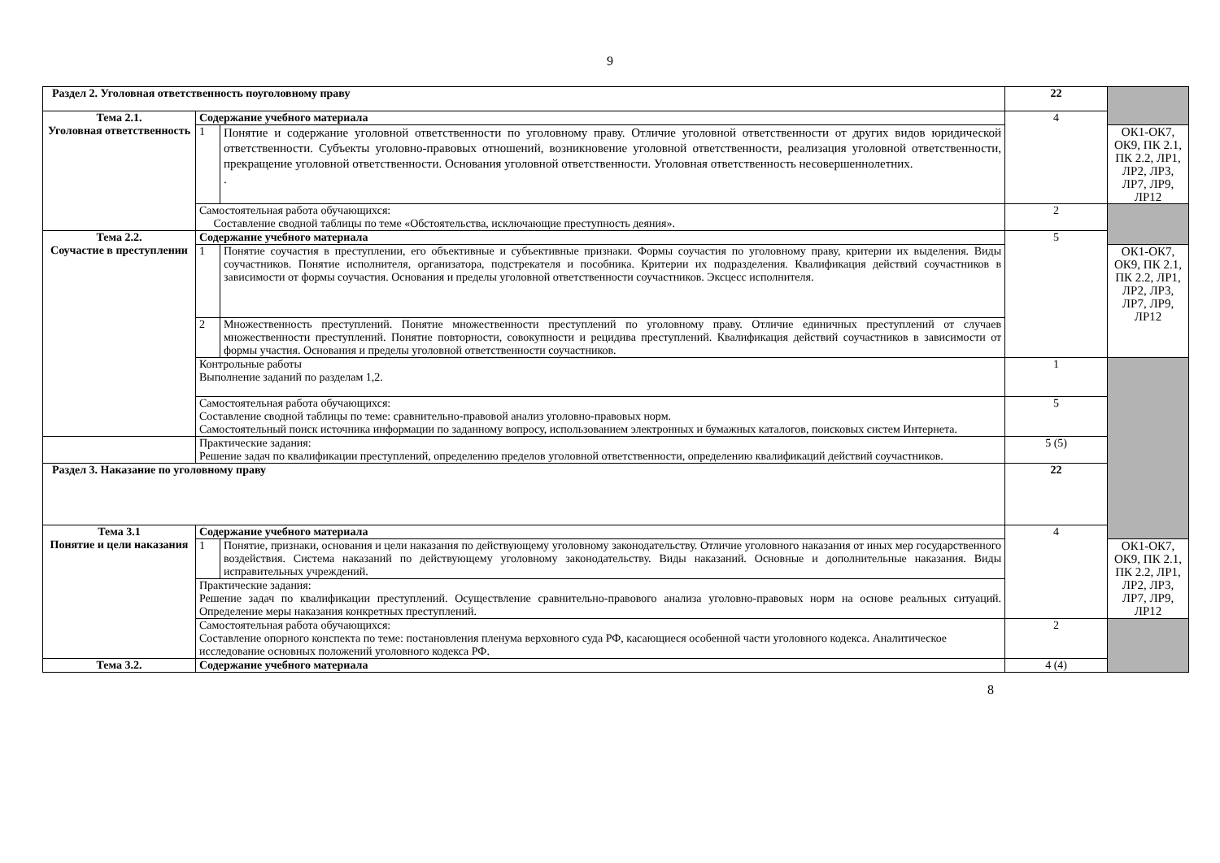9
| Раздел 2. Уголовная ответственность поуголовному праву | | | 22 | |
| Тема 2.1. Уголовная ответственность | Содержание учебного материала | | 4 | |
| | 1 | Понятие и содержание уголовной ответственности по уголовному праву. Отличие уголовной ответственности от других видов юридической ответственности. Субъекты уголовно-правовых отношений, возникновение уголовной ответственности, реализация уголовной ответственности, прекращение уголовной ответственности. Основания уголовной ответственности. Уголовная ответственность несовершеннолетних. . | | ОК1-ОК7, ОК9, ПК 2.1, ПК 2.2, ЛР1, ЛР2, ЛР3, ЛР7, ЛР9, ЛР12 |
| | Самостоятельная работа обучающихся: Составление сводной таблицы по теме «Обстоятельства, исключающие преступность деяния». | | 2 | |
| Тема 2.2. Соучастие в преступлении | Содержание учебного материала | | 5 | |
| | 1 | Понятие соучастия в преступлении, его объективные и субъективные признаки. Формы соучастия по уголовному праву, критерии их выделения. Виды соучастников. Понятие исполнителя, организатора, подстрекателя и пособника. Критерии их подразделения. Квалификация действий соучастников в зависимости от формы соучастия. Основания и пределы уголовной ответственности соучастников. Эксцесс исполнителя. | | ОК1-ОК7, ОК9, ПК 2.1, ПК 2.2, ЛР1, ЛР2, ЛР3, ЛР7, ЛР9, ЛР12 |
| | 2 | Множественность преступлений. Понятие множественности преступлений по уголовному праву. Отличие единичных преступлений от случаев множественности преступлений. Понятие повторности, совокупности и рецидива преступлений. Квалификация действий соучастников в зависимости от формы участия. Основания и пределы уголовной ответственности соучастников. | | |
| | Контрольные работы Выполнение заданий по разделам 1,2. | | 1 | |
| | Самостоятельная работа обучающихся: Составление сводной таблицы по теме: сравнительно-правовой анализ уголовно-правовых норм. Самостоятельный поиск источника информации по заданному вопросу, использованием электронных и бумажных каталогов, поисковых систем Интернета. | | 5 | |
| | Практические задания: Решение задач по квалификации преступлений, определению пределов уголовной ответственности, определению квалификаций действий соучастников. | | 5 (5) | |
| Раздел 3. Наказание по уголовному праву | | | 22 | |
| Тема 3.1 Понятие и цели наказания | Содержание учебного материала | | 4 | |
| | 1 | Понятие, признаки, основания и цели наказания по действующему уголовному законодательству. Отличие уголовного наказания от иных мер государственного воздействия. Система наказаний по действующему уголовному законодательству. Виды наказаний. Основные и дополнительные наказания. Виды исправительных учреждений. | | ОК1-ОК7, ОК9, ПК 2.1, ПК 2.2, ЛР1, ЛР2, ЛР3, ЛР7, ЛР9, ЛР12 |
| | Практические задания: Решение задач по квалификации преступлений. Осуществление сравнительно-правового анализа уголовно-правовых норм на основе реальных ситуаций. Определение меры наказания конкретных преступлений. | | | |
| | Самостоятельная работа обучающихся: Составление опорного конспекта по теме: постановления пленума верховного суда РФ, касающиеся особенной части уголовного кодекса. Аналитическое исследование основных положений уголовного кодекса РФ. | | 2 | |
| Тема 3.2. | Содержание учебного материала | | 4 (4) | |
8